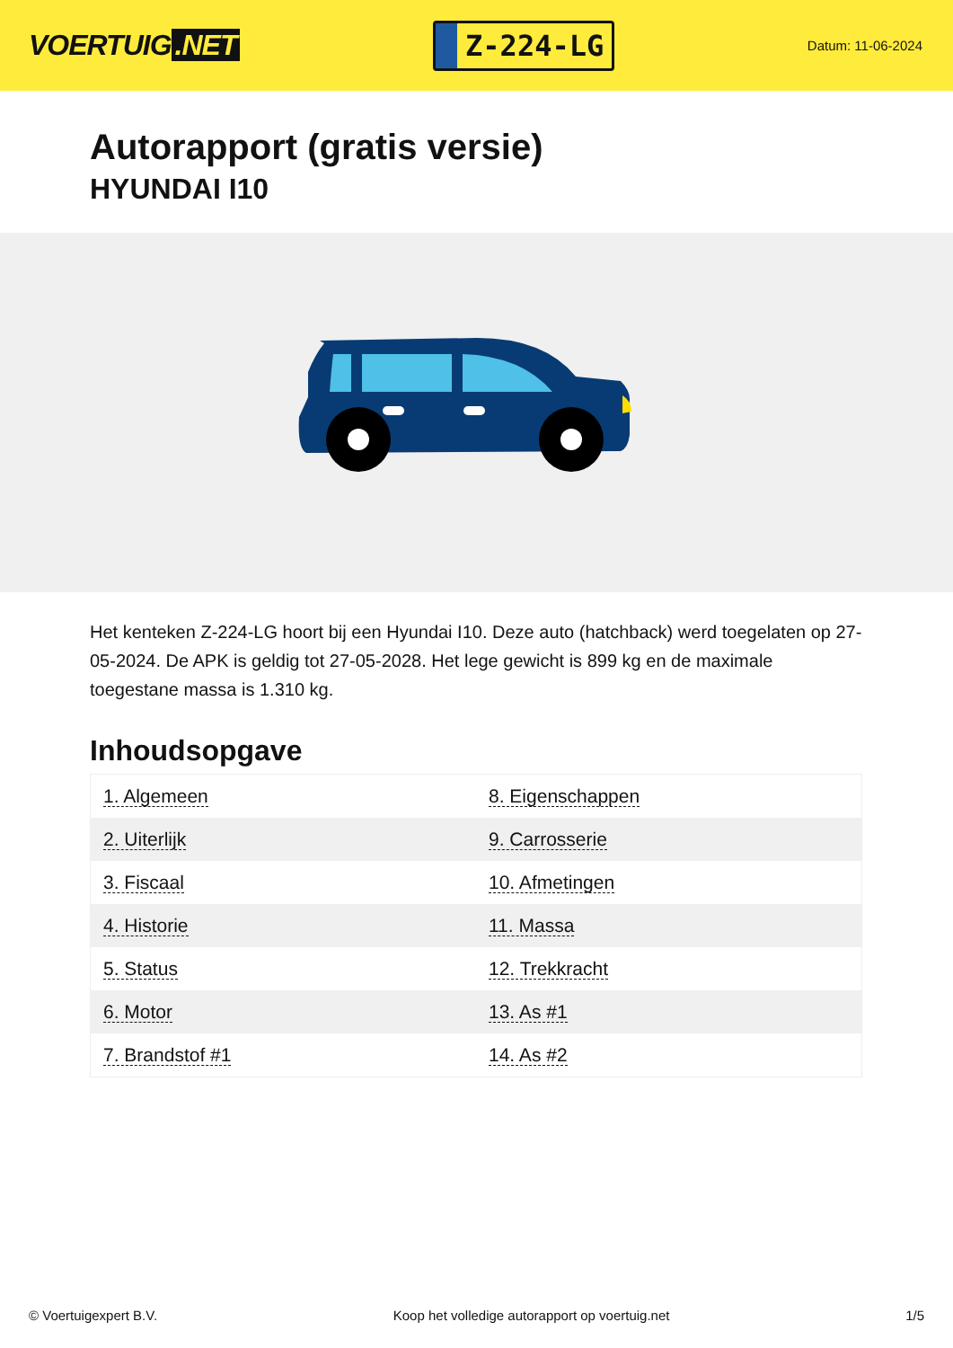VOERTUIG.NET
Z-224-LG
Datum: 11-06-2024
Autorapport (gratis versie)
HYUNDAI I10
Het kenteken Z-224-LG hoort bij een Hyundai I10. Deze auto (hatchback) werd toegelaten op 27-05-2024. De APK is geldig tot 27-05-2028. Het lege gewicht is 899 kg en de maximale toegestane massa is 1.310 kg.
Inhoudsopgave
| 1. Algemeen | 8. Eigenschappen |
| 2. Uiterlijk | 9. Carrosserie |
| 3. Fiscaal | 10. Afmetingen |
| 4. Historie | 11. Massa |
| 5. Status | 12. Trekkracht |
| 6. Motor | 13. As #1 |
| 7. Brandstof #1 | 14. As #2 |
© Voertuigexpert B.V. Koop het volledige autorapport op voertuig.net 1/5